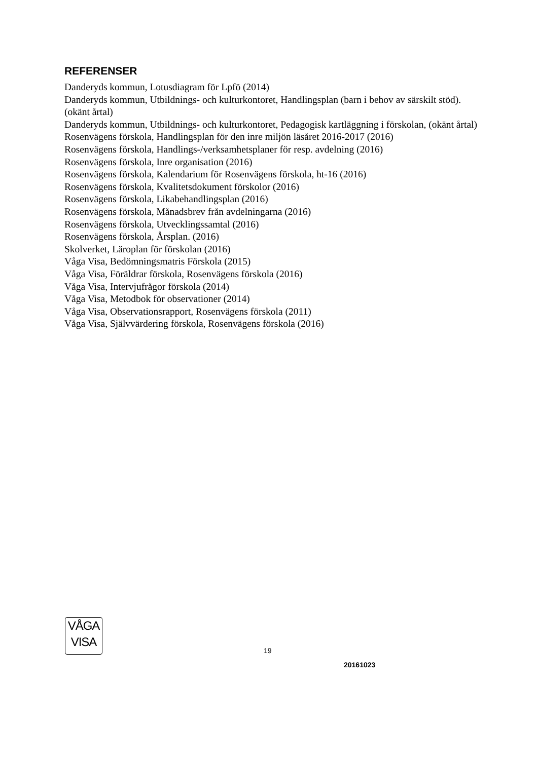REFERENSER
Danderyds kommun, Lotusdiagram för Lpfö (2014)
Danderyds kommun, Utbildnings- och kulturkontoret, Handlingsplan (barn i behov av särskilt stöd). (okänt årtal)
Danderyds kommun, Utbildnings- och kulturkontoret, Pedagogisk kartläggning i förskolan, (okänt årtal)
Rosenvägens förskola, Handlingsplan för den inre miljön läsåret 2016-2017 (2016)
Rosenvägens förskola, Handlings-/verksamhetsplaner för resp. avdelning (2016)
Rosenvägens förskola, Inre organisation (2016)
Rosenvägens förskola, Kalendarium för Rosenvägens förskola, ht-16 (2016)
Rosenvägens förskola, Kvalitetsdokument förskolor (2016)
Rosenvägens förskola, Likabehandlingsplan (2016)
Rosenvägens förskola, Månadsbrev från avdelningarna (2016)
Rosenvägens förskola, Utvecklingssamtal (2016)
Rosenvägens förskola, Årsplan. (2016)
Skolverket, Läroplan för förskolan (2016)
Våga Visa, Bedömningsmatris Förskola (2015)
Våga Visa, Föräldrar förskola, Rosenvägens förskola (2016)
Våga Visa, Intervjufrågor förskola (2014)
Våga Visa, Metodbok för observationer (2014)
Våga Visa, Observationsrapport, Rosenvägens förskola (2011)
Våga Visa, Självvärdering förskola, Rosenvägens förskola (2016)
VÅGA
VISA
19
20161023